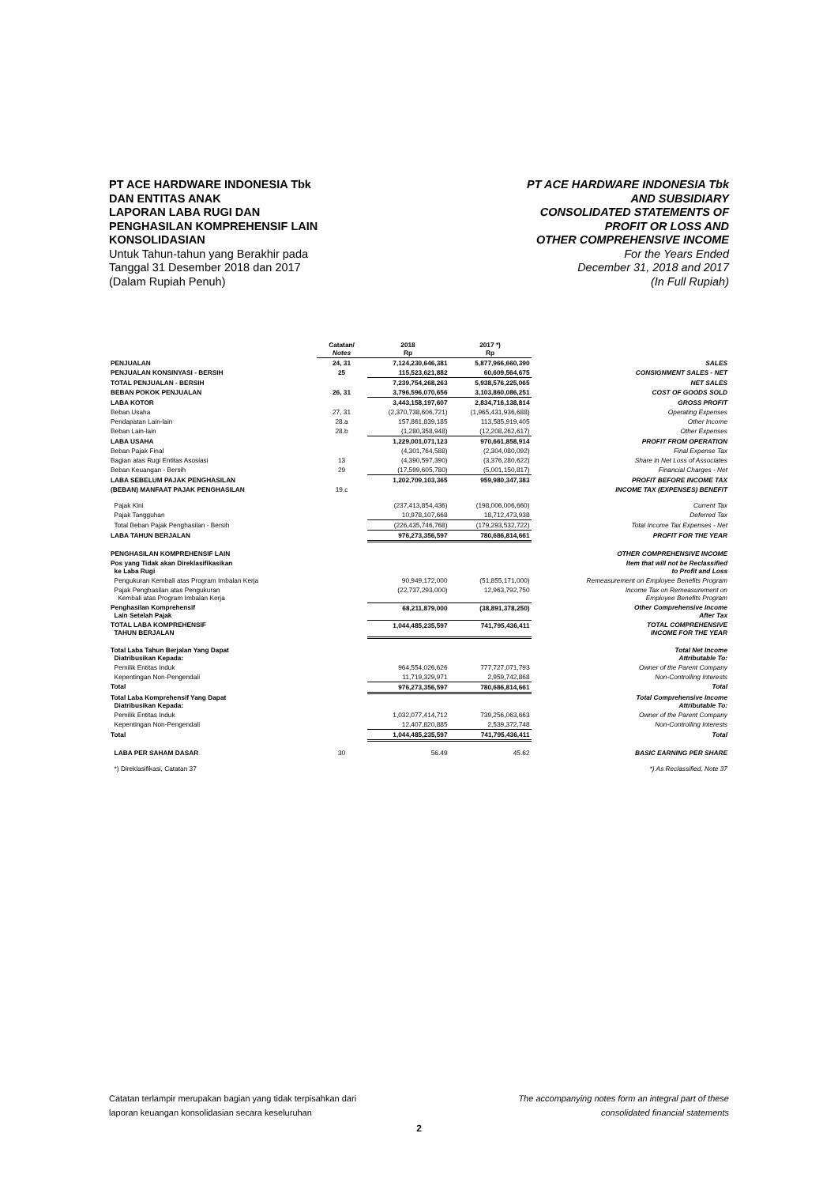PT ACE HARDWARE INDONESIA Tbk
DAN ENTITAS ANAK
LAPORAN LABA RUGI DAN
PENGHASILAN KOMPREHENSIF LAIN
KONSOLIDASIAN
Untuk Tahun-tahun yang Berakhir pada
Tanggal 31 Desember 2018 dan 2017
(Dalam Rupiah Penuh)
PT ACE HARDWARE INDONESIA Tbk
AND SUBSIDIARY
CONSOLIDATED STATEMENTS OF
PROFIT OR LOSS AND
OTHER COMPREHENSIVE INCOME
For the Years Ended
December 31, 2018 and 2017
(In Full Rupiah)
| | Catatan/ Notes | 2018 Rp | 2017 *) Rp | |
| --- | --- | --- | --- | --- |
| PENJUALAN | 24, 31 | 7,124,230,646,381 | 5,877,966,660,390 | SALES |
| PENJUALAN KONSINYASI - BERSIH | 25 | 115,523,621,882 | 60,609,564,675 | CONSIGNMENT SALES - NET |
| TOTAL PENJUALAN - BERSIH | | 7,239,754,268,263 | 5,938,576,225,065 | NET SALES |
| BEBAN POKOK PENJUALAN | 26, 31 | 3,796,596,070,656 | 3,103,860,086,251 | COST OF GOODS SOLD |
| LABA KOTOR | | 3,443,158,197,607 | 2,834,716,138,814 | GROSS PROFIT |
| Beban Usaha | 27, 31 | (2,370,738,606,721) | (1,965,431,936,688) | Operating Expenses |
| Pendapatan Lain-lain | 28.a | 157,861,839,185 | 113,585,919,405 | Other Income |
| Beban Lain-lain | 28.b | (1,280,358,948) | (12,208,262,617) | Other Expenses |
| LABA USAHA | | 1,229,001,071,123 | 970,661,858,914 | PROFIT FROM OPERATION |
| Beban Pajak Final | | (4,301,764,588) | (2,304,080,092) | Final Expense Tax |
| Bagian atas Rugi Entitas Asosiasi | 13 | (4,390,597,390) | (3,376,280,622) | Share in Net Loss of Associates |
| Beban Keuangan - Bersih | 29 | (17,599,605,780) | (5,001,150,817) | Financial Charges - Net |
| LABA SEBELUM PAJAK PENGHASILAN | | 1,202,709,103,365 | 959,980,347,383 | PROFIT BEFORE INCOME TAX |
| (BEBAN) MANFAAT PAJAK PENGHASILAN | 19.c | | | INCOME TAX (EXPENSES) BENEFIT |
| Pajak Kini | | (237,413,854,436) | (198,006,006,660) | Current Tax |
| Pajak Tangguhan | | 10,978,107,668 | 18,712,473,938 | Deferred Tax |
| Total Beban Pajak Penghasilan - Bersih | | (226,435,746,768) | (179,293,532,722) | Total Income Tax Expenses - Net |
| LABA TAHUN BERJALAN | | 976,273,356,597 | 780,686,814,661 | PROFIT FOR THE YEAR |
| PENGHASILAN KOMPREHENSIF LAIN | | | | OTHER COMPREHENSIVE INCOME |
| Pos yang Tidak akan Direklasifikasikan ke Laba Rugi | | | | Item that will not be Reclassified to Profit and Loss |
| Pengukuran Kembali atas Program Imbalan Kerja | | 90,949,172,000 | (51,855,171,000) | Remeasurement on Employee Benefits Program |
| Pajak Penghasilan atas Pengukuran Kembali atas Program Imbalan Kerja | | (22,737,293,000) | 12,963,792,750 | Income Tax on Remeasurement on Employee Benefits Program |
| Penghasilan Komprehensif Lain Setelah Pajak | | 68,211,879,000 | (38,891,378,250) | Other Comprehensive Income After Tax |
| TOTAL LABA KOMPREHENSIF TAHUN BERJALAN | | 1,044,485,235,597 | 741,795,436,411 | TOTAL COMPREHENSIVE INCOME FOR THE YEAR |
| Total Laba Tahun Berjalan Yang Dapat Diatribusikan Kepada: | | | | Total Net Income Attributable To: |
| Pemilik Entitas Induk | | 964,554,026,626 | 777,727,071,793 | Owner of the Parent Company |
| Kepentingan Non-Pengendali | | 11,719,329,971 | 2,959,742,868 | Non-Controlling Interests |
| Total | | 976,273,356,597 | 780,686,814,661 | Total |
| Total Laba Komprehensif Yang Dapat Diatribusikan Kepada: | | | | Total Comprehensive Income Attributable To: |
| Pemilik Entitas Induk | | 1,032,077,414,712 | 739,256,063,663 | Owner of the Parent Company |
| Kepentingan Non-Pengendali | | 12,407,820,885 | 2,539,372,748 | Non-Controlling Interests |
| Total | | 1,044,485,235,597 | 741,795,436,411 | Total |
| LABA PER SAHAM DASAR | 30 | 56.49 | 45.62 | BASIC EARNING PER SHARE |
| *) Direklasifikasi, Catatan 37 | | | | *) As Reclassified, Note 37 |
Catatan terlampir merupakan bagian yang tidak terpisahkan dari
laporan keuangan konsolidasian secara keseluruhan
The accompanying notes form an integral part of these
consolidated financial statements
2